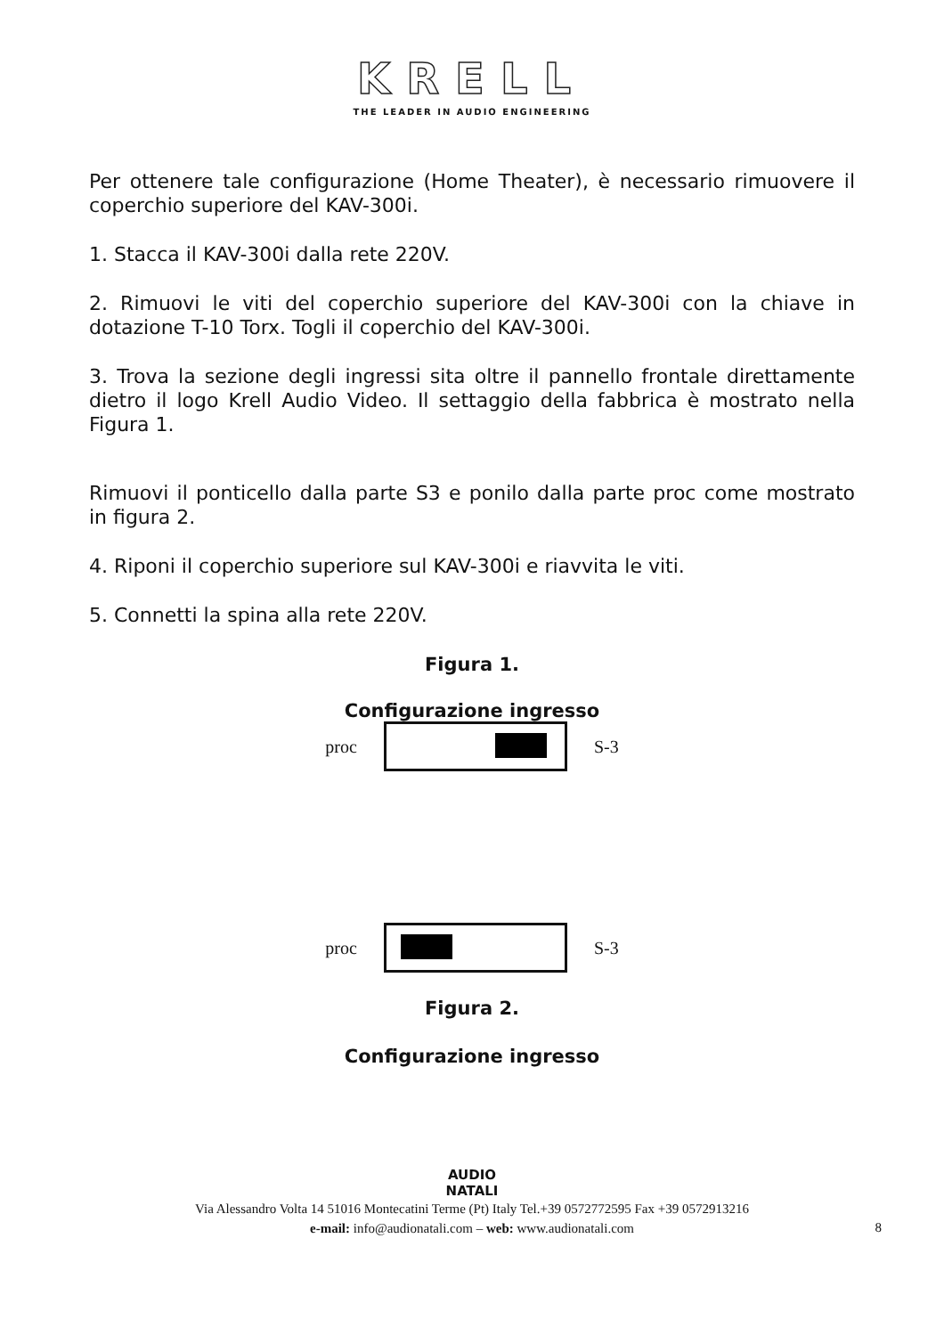KRELL
THE LEADER IN AUDIO ENGINEERING
Per ottenere tale configurazione (Home Theater), è necessario rimuovere il coperchio superiore del KAV-300i.
1. Stacca il KAV-300i dalla rete 220V.
2. Rimuovi le viti del coperchio superiore del KAV-300i con la chiave in dotazione T-10 Torx. Togli il coperchio del KAV-300i.
3. Trova la sezione degli ingressi sita oltre il pannello frontale direttamente dietro il logo Krell Audio Video. Il settaggio della fabbrica è mostrato nella Figura 1.
Rimuovi il ponticello dalla parte S3 e ponilo dalla parte proc come mostrato in figura 2.
4. Riponi il coperchio superiore sul KAV-300i e riavvita le viti.
5. Connetti la spina alla rete 220V.
Figura 1.
Configurazione ingresso
proc S-3
proc S-3
Figura 2.
Configurazione ingresso
AUDIO
NATALI
Via Alessandro Volta 14 51016 Montecatini Terme (Pt) Italy Tel.+39 0572772595 Fax +39 0572913216
e-mail: info@audionatali.com – web: www.audionatali.com
8